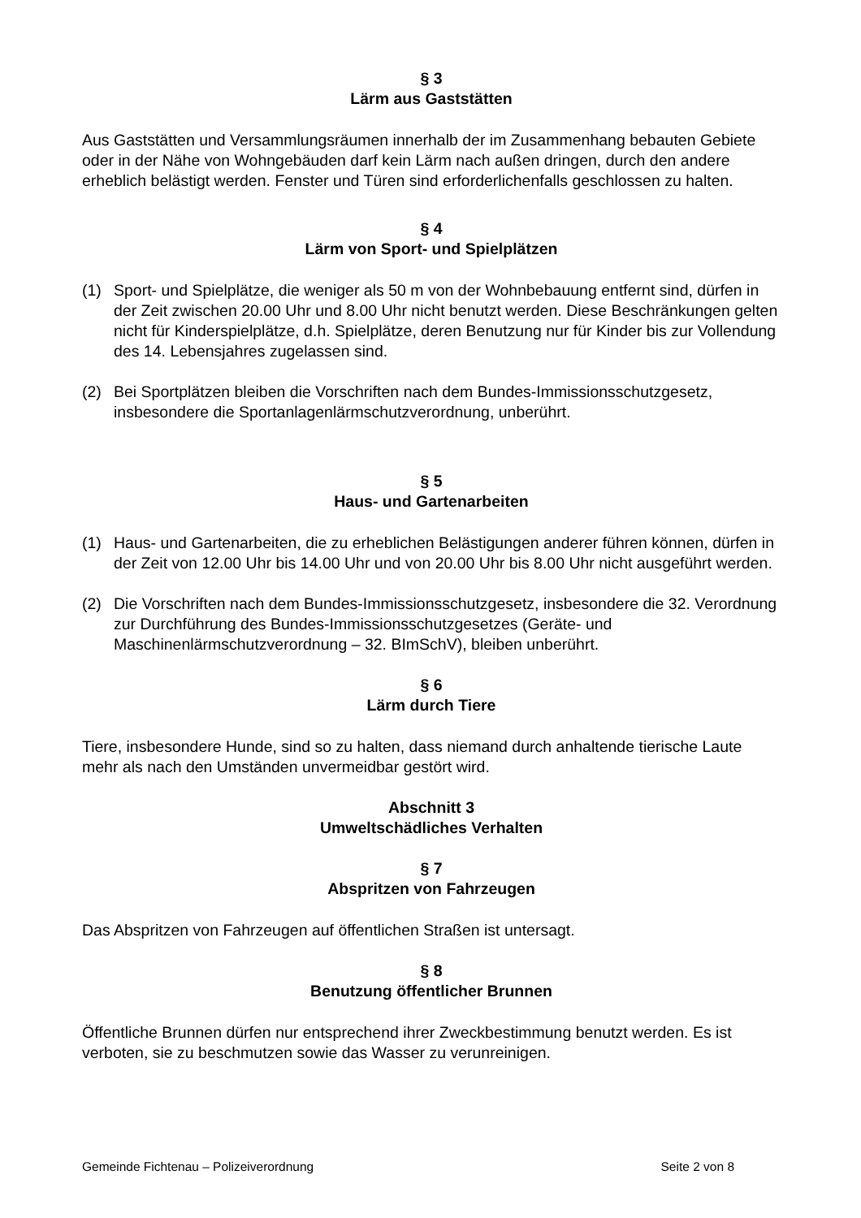§ 3
Lärm aus Gaststätten
Aus Gaststätten und Versammlungsräumen innerhalb der im Zusammenhang bebauten Gebiete oder in der Nähe von Wohngebäuden darf kein Lärm nach außen dringen, durch den andere erheblich belästigt werden. Fenster und Türen sind erforderlichenfalls geschlossen zu halten.
§ 4
Lärm von Sport- und Spielplätzen
(1) Sport- und Spielplätze, die weniger als 50 m von der Wohnbebauung entfernt sind, dürfen in der Zeit zwischen 20.00 Uhr und 8.00 Uhr nicht benutzt werden. Diese Beschränkungen gelten nicht für Kinderspielplätze, d.h. Spielplätze, deren Benutzung nur für Kinder bis zur Vollendung des 14. Lebensjahres zugelassen sind.
(2) Bei Sportplätzen bleiben die Vorschriften nach dem Bundes-Immissionsschutzgesetz, insbesondere die Sportanlagenlärmschutzverordnung, unberührt.
§ 5
Haus- und Gartenarbeiten
(1) Haus- und Gartenarbeiten, die zu erheblichen Belästigungen anderer führen können, dürfen in der Zeit von 12.00 Uhr bis 14.00 Uhr und von 20.00 Uhr bis 8.00 Uhr nicht ausgeführt werden.
(2) Die Vorschriften nach dem Bundes-Immissionsschutzgesetz, insbesondere die 32. Verordnung zur Durchführung des Bundes-Immissionsschutzgesetzes (Geräte- und Maschinenlärmschutzverordnung – 32. BImSchV), bleiben unberührt.
§ 6
Lärm durch Tiere
Tiere, insbesondere Hunde, sind so zu halten, dass niemand durch anhaltende tierische Laute mehr als nach den Umständen unvermeidbar gestört wird.
Abschnitt 3
Umweltschädliches Verhalten
§ 7
Abspritzen von Fahrzeugen
Das Abspritzen von Fahrzeugen auf öffentlichen Straßen ist untersagt.
§ 8
Benutzung öffentlicher Brunnen
Öffentliche Brunnen dürfen nur entsprechend ihrer Zweckbestimmung benutzt werden. Es ist verboten, sie zu beschmutzen sowie das Wasser zu verunreinigen.
Gemeinde Fichtenau – Polizeiverordnung Seite 2 von 8